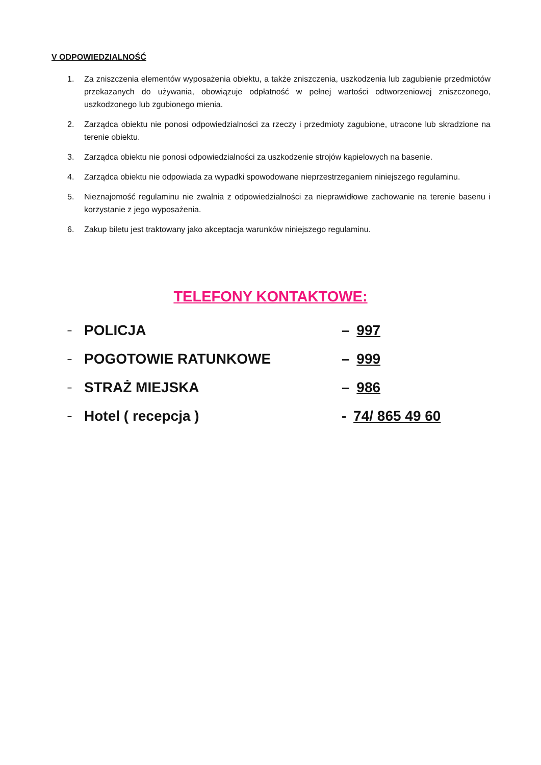V ODPOWIEDZIALNOŚĆ
1. Za zniszczenia elementów wyposażenia obiektu, a także zniszczenia, uszkodzenia lub zagubienie przedmiotów przekazanych do używania, obowiązuje odpłatność w pełnej wartości odtworzeniowej zniszczonego, uszkodzonego lub zgubionego mienia.
2. Zarządca obiektu nie ponosi odpowiedzialności za rzeczy i przedmioty zagubione, utracone lub skradzione na terenie obiektu.
3. Zarządca obiektu nie ponosi odpowiedzialności za uszkodzenie strojów kąpielowych na basenie.
4. Zarządca obiektu nie odpowiada za wypadki spowodowane nieprzestrzeganiem niniejszego regulaminu.
5. Nieznajomość regulaminu nie zwalnia z odpowiedzialności za nieprawidłowe zachowanie na terenie basenu i korzystanie z jego wyposażenia.
6. Zakup biletu jest traktowany jako akceptacja warunków niniejszego regulaminu.
TELEFONY KONTAKTOWE:
– POLICJA – 997
– POGOTOWIE RATUNKOWE – 999
– STRAŻ MIEJSKA – 986
– Hotel ( recepcja ) - 74/ 865 49 60